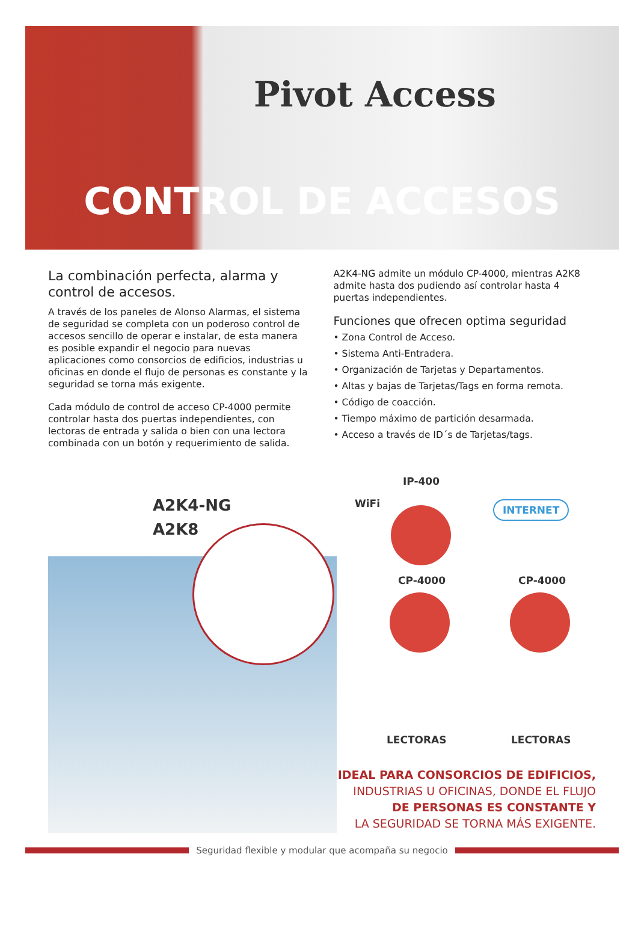Pivot Access
CONTROL DE ACCESOS
La combinación perfecta, alarma y control de accesos.
A través de los paneles de Alonso Alarmas, el sistema de seguridad se completa con un poderoso control de accesos sencillo de operar e instalar, de esta manera es posible expandir el negocio para nuevas aplicaciones como consorcios de edificios, industrias u oficinas en donde el flujo de personas es constante y la seguridad se torna más exigente.
Cada módulo de control de acceso CP-4000 permite controlar hasta dos puertas independientes, con lectoras de entrada y salida o bien con una lectora combinada con un botón y requerimiento de salida.
A2K4-NG admite un módulo CP-4000, mientras A2K8 admite hasta dos pudiendo así controlar hasta 4 puertas independientes.
Funciones que ofrecen optima seguridad
• Zona Control de Acceso.
• Sistema Anti-Entradera.
• Organización de Tarjetas y Departamentos.
• Altas y bajas de Tarjetas/Tags en forma remota.
• Código de coacción.
• Tiempo máximo de partición desarmada.
• Acceso a través de ID´s de Tarjetas/tags.
A2K4-NG
A2K8
WiFi
IP-400
INTERNET
CP-4000 CP-4000
LECTORAS LECTORAS
IDEAL PARA CONSORCIOS DE EDIFICIOS,
INDUSTRIAS U OFICINAS, DONDE EL FLUJO
DE PERSONAS ES CONSTANTE Y
LA SEGURIDAD SE TORNA MÁS EXIGENTE.
Seguridad flexible y modular que acompaña su negocio